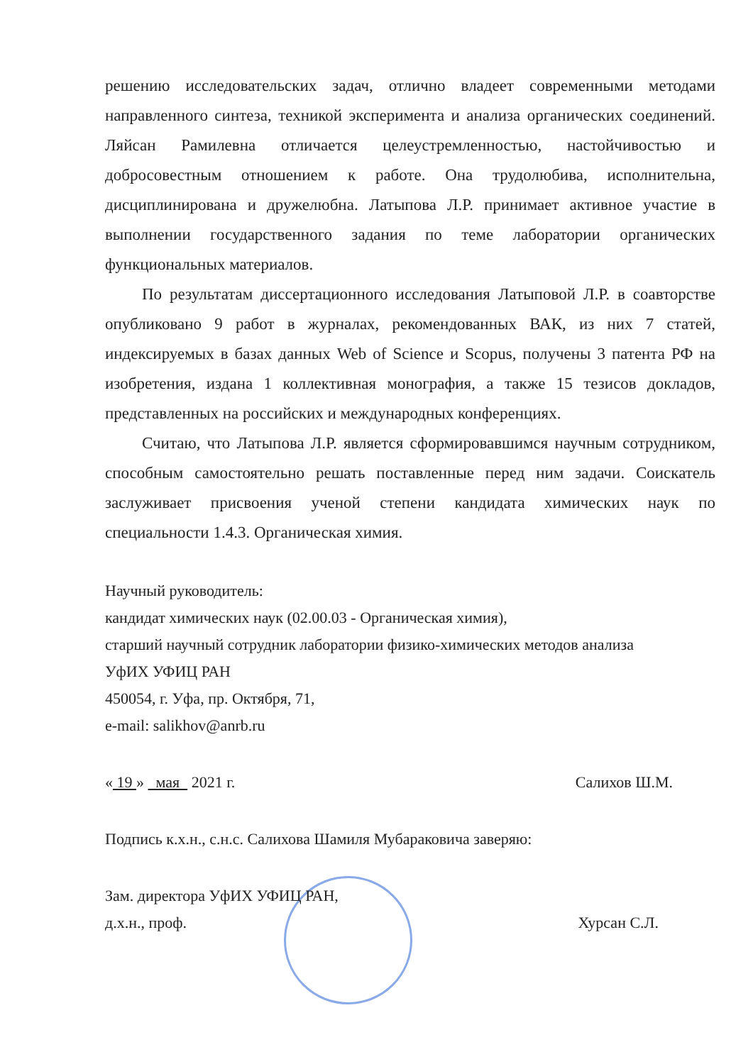решению исследовательских задач, отлично владеет современными методами направленного синтеза, техникой эксперимента и анализа органических соединений. Ляйсан Рамилевна отличается целеустремленностью, настойчивостью и добросовестным отношением к работе. Она трудолюбива, исполнительна, дисциплинирована и дружелюбна. Латыпова Л.Р. принимает активное участие в выполнении государственного задания по теме лаборатории органических функциональных материалов.
По результатам диссертационного исследования Латыповой Л.Р. в соавторстве опубликовано 9 работ в журналах, рекомендованных ВАК, из них 7 статей, индексируемых в базах данных Web of Science и Scopus, получены 3 патента РФ на изобретения, издана 1 коллективная монография, а также 15 тезисов докладов, представленных на российских и международных конференциях.
Считаю, что Латыпова Л.Р. является сформировавшимся научным сотрудником, способным самостоятельно решать поставленные перед ним задачи. Соискатель заслуживает присвоения ученой степени кандидата химических наук по специальности 1.4.3. Органическая химия.
Научный руководитель:
кандидат химических наук (02.00.03 - Органическая химия),
старший научный сотрудник лаборатории физико-химических методов анализа
УфИХ УФИЦ РАН
450054, г. Уфа, пр. Октября, 71,
e-mail: salikhov@anrb.ru
« 19 » мая 2021 г. Салихов Ш.М.
Подпись к.х.н., с.н.с. Салихова Шамиля Мубараковича заверяю:
Зам. директора УфИХ УФИЦ РАН,
д.х.н., проф. Хурсан С.Л.